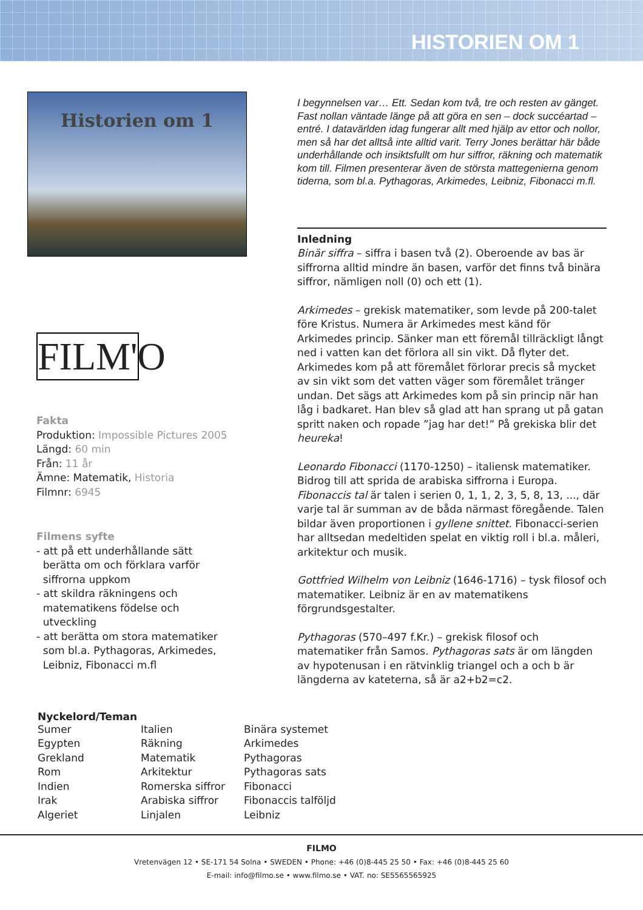HISTORIEN OM 1
Historien om 1
FILM'O
Fakta
Produktion: Impossible Pictures 2005
Längd: 60 min
Från: 11 år
Ämne: Matematik, Historia
Filmnr: 6945
Filmens syfte
- att på ett underhållande sätt
berätta om och förklara varför
siffrorna uppkom
- att skildra räkningens och
matematikens födelse och
utveckling
- att berätta om stora matematiker
som bl.a. Pythagoras, Arkimedes,
Leibniz, Fibonacci m.fl
I begynnelsen var… Ett. Sedan kom två, tre och resten av gänget. Fast nollan väntade länge på att göra en sen – dock succéartad – entré. I datavärlden idag fungerar allt med hjälp av ettor och nollor, men så har det alltså inte alltid varit. Terry Jones berättar här både underhållande och insiktsfullt om hur siffror, räkning och matematik kom till. Filmen presenterar även de största mattegenierna genom tiderna, som bl.a. Pythagoras, Arkimedes, Leibniz, Fibonacci m.fl.
Inledning
Binär siffra – siffra i basen två (2). Oberoende av bas är siffrorna alltid mindre än basen, varför det finns två binära siffror, nämligen noll (0) och ett (1).
Arkimedes – grekisk matematiker, som levde på 200-talet före Kristus. Numera är Arkimedes mest känd för Arkimedes princip. Sänker man ett föremål tillräckligt långt ned i vatten kan det förlora all sin vikt. Då flyter det. Arkimedes kom på att föremålet förlorar precis så mycket av sin vikt som det vatten väger som föremålet tränger undan. Det sägs att Arkimedes kom på sin princip när han låg i badkaret. Han blev så glad att han sprang ut på gatan spritt naken och ropade ”jag har det!” På grekiska blir det heureka!
Leonardo Fibonacci (1170-1250) – italiensk matematiker. Bidrog till att sprida de arabiska siffrorna i Europa. Fibonaccis tal är talen i serien 0, 1, 1, 2, 3, 5, 8, 13, ..., där varje tal är summan av de båda närmast föregående. Talen bildar även proportionen i gyllene snittet. Fibonacci-serien har alltsedan medeltiden spelat en viktig roll i bl.a. måleri, arkitektur och musik.
Gottfried Wilhelm von Leibniz (1646-1716) – tysk filosof och matematiker. Leibniz är en av matematikens förgrundsgestalter.
Pythagoras (570–497 f.Kr.) – grekisk filosof och matematiker från Samos. Pythagoras sats är om längden av hypotenusan i en rätvinklig triangel och a och b är längderna av kateterna, så är a2+b2=c2.
Nyckelord/Teman
Sumer
Egypten
Grekland
Rom
Indien
Irak
Algeriet
Italien
Räkning
Matematik
Arkitektur
Romerska siffror
Arabiska siffror
Linjalen
Binära systemet
Arkimedes
Pythagoras
Pythagoras sats
Fibonacci
Fibonaccis talföljd
Leibniz
FILMO
Vretenvägen 12 • SE-171 54 Solna • SWEDEN • Phone: +46 (0)8-445 25 50 • Fax: +46 (0)8-445 25 60
E-mail: info@filmo.se • www.filmo.se • VAT. no: SE5565565925